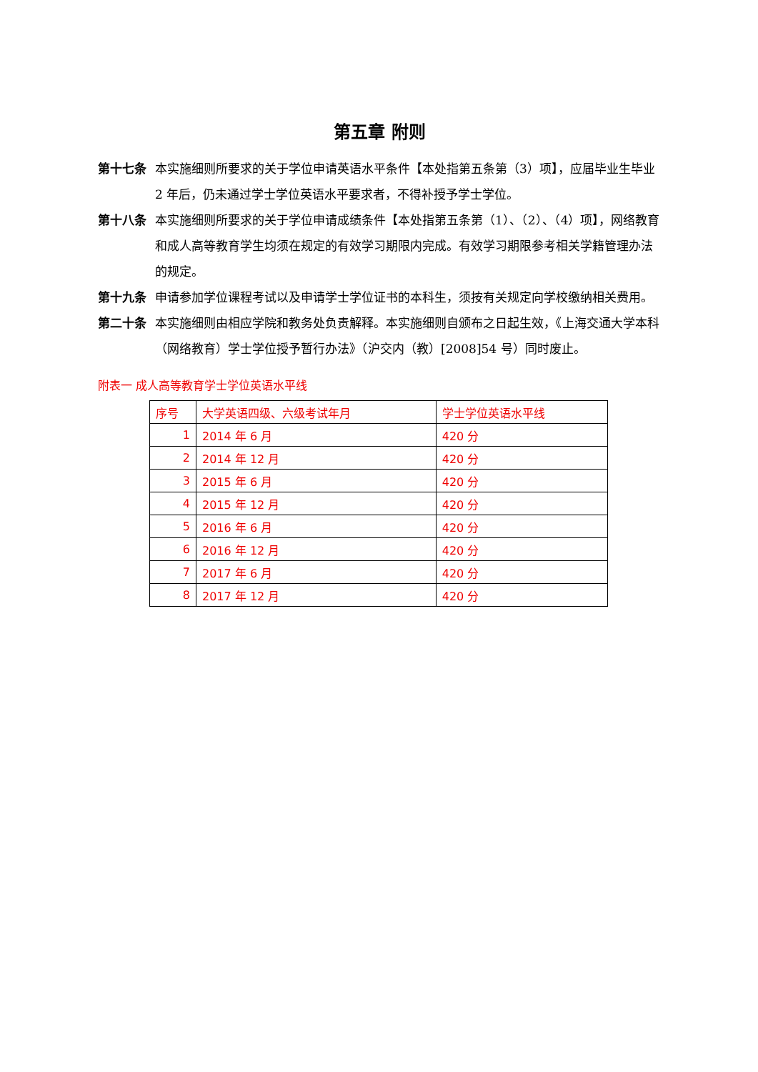第五章 附则
第十七条 本实施细则所要求的关于学位申请英语水平条件【本处指第五条第（3）项】，应届毕业生毕业 2 年后，仍未通过学士学位英语水平要求者，不得补授予学士学位。
第十八条 本实施细则所要求的关于学位申请成绩条件【本处指第五条第（1）、（2）、（4）项】，网络教育和成人高等教育学生均须在规定的有效学习期限内完成。有效学习期限参考相关学籍管理办法的规定。
第十九条 申请参加学位课程考试以及申请学士学位证书的本科生，须按有关规定向学校缴纳相关费用。
第二十条 本实施细则由相应学院和教务处负责解释。本实施细则自颁布之日起生效，《上海交通大学本科（网络教育）学士学位授予暂行办法》（沪交内（教）[2008]54 号）同时废止。
附表一 成人高等教育学士学位英语水平线
| 序号 | 大学英语四级、六级考试年月 | 学士学位英语水平线 |
| --- | --- | --- |
| 1 | 2014 年 6 月 | 420 分 |
| 2 | 2014 年 12 月 | 420 分 |
| 3 | 2015 年 6 月 | 420 分 |
| 4 | 2015 年 12 月 | 420 分 |
| 5 | 2016 年 6 月 | 420 分 |
| 6 | 2016 年 12 月 | 420 分 |
| 7 | 2017 年 6 月 | 420 分 |
| 8 | 2017 年 12 月 | 420 分 |